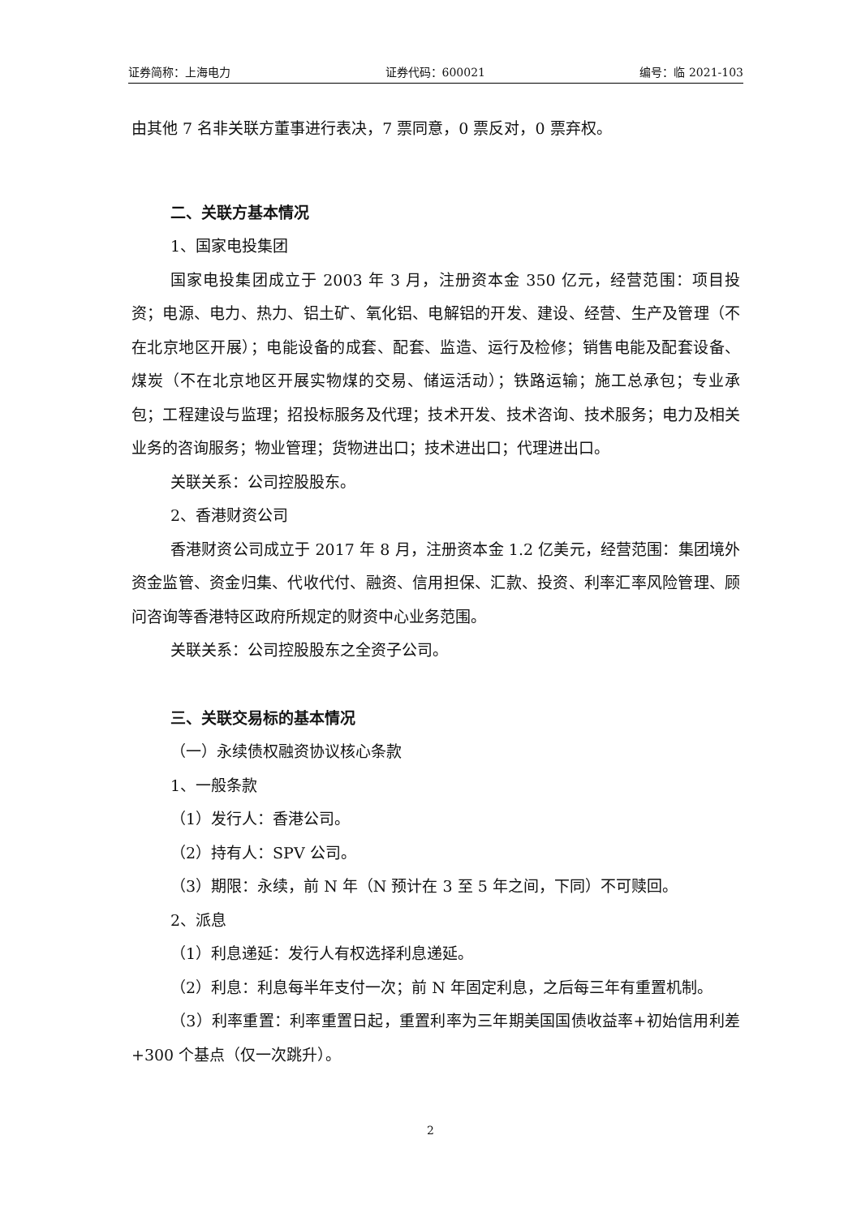证券简称：上海电力 证券代码：600021 编号：临 2021-103
由其他 7 名非关联方董事进行表决，7 票同意，0 票反对，0 票弃权。
二、关联方基本情况
1、国家电投集团
国家电投集团成立于 2003 年 3 月，注册资本金 350 亿元，经营范围：项目投资；电源、电力、热力、铝土矿、氧化铝、电解铝的开发、建设、经营、生产及管理（不在北京地区开展）；电能设备的成套、配套、监造、运行及检修；销售电能及配套设备、煤炭（不在北京地区开展实物煤的交易、储运活动）；铁路运输；施工总承包；专业承包；工程建设与监理；招投标服务及代理；技术开发、技术咨询、技术服务；电力及相关业务的咨询服务；物业管理；货物进出口；技术进出口；代理进出口。
关联关系：公司控股股东。
2、香港财资公司
香港财资公司成立于 2017 年 8 月，注册资本金 1.2 亿美元，经营范围：集团境外资金监管、资金归集、代收代付、融资、信用担保、汇款、投资、利率汇率风险管理、顾问咨询等香港特区政府所规定的财资中心业务范围。
关联关系：公司控股股东之全资子公司。
三、关联交易标的基本情况
（一）永续债权融资协议核心条款
1、一般条款
（1）发行人：香港公司。
（2）持有人：SPV 公司。
（3）期限：永续，前 N 年（N 预计在 3 至 5 年之间，下同）不可赎回。
2、派息
（1）利息递延：发行人有权选择利息递延。
（2）利息：利息每半年支付一次；前 N 年固定利息，之后每三年有重置机制。
（3）利率重置：利率重置日起，重置利率为三年期美国国债收益率+初始信用利差+300 个基点（仅一次跳升）。
2